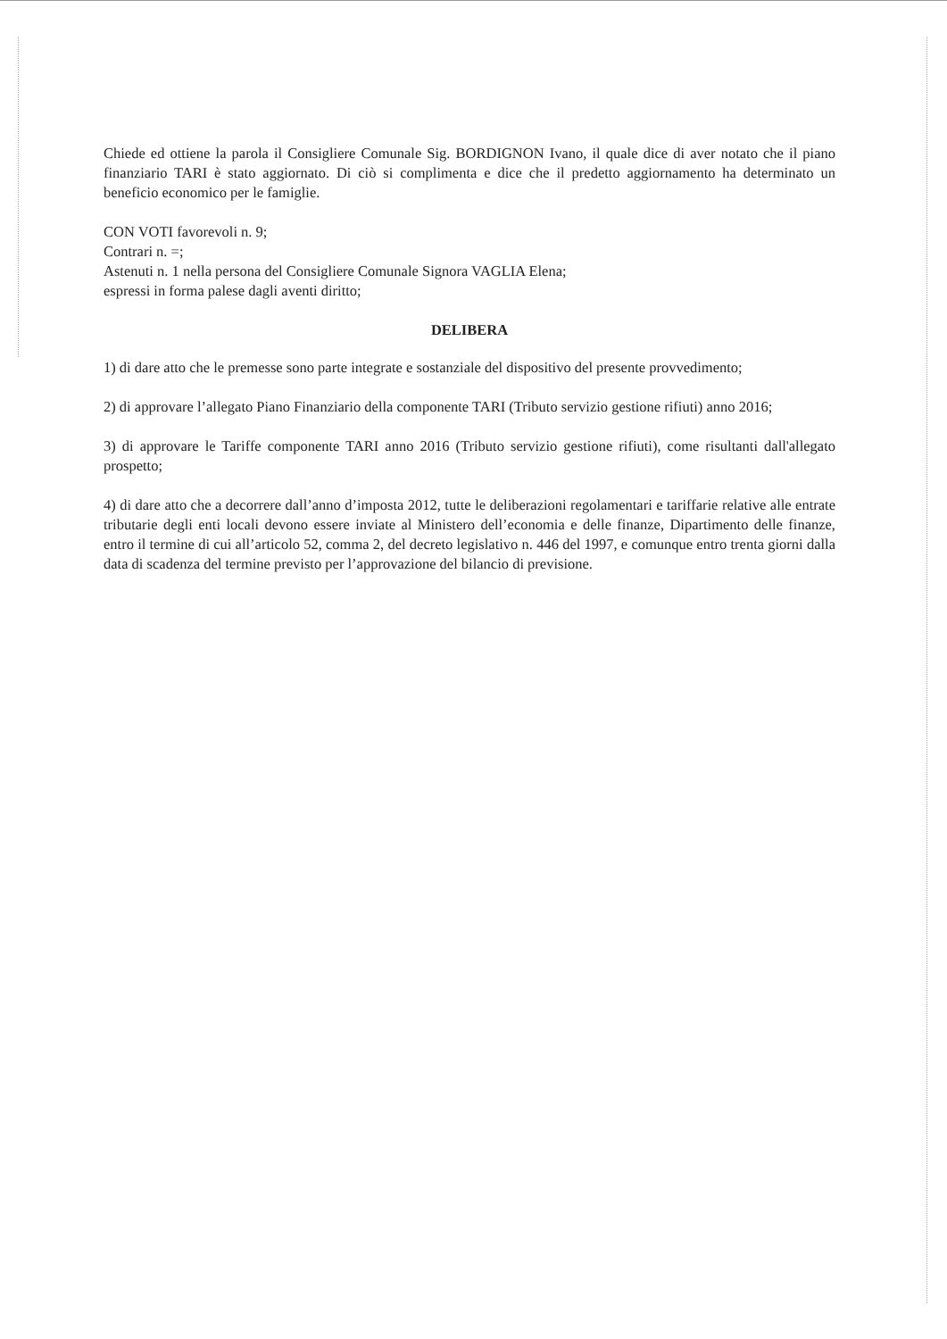Chiede ed ottiene la parola il Consigliere Comunale Sig. BORDIGNON Ivano, il quale dice di aver notato che il piano finanziario TARI è stato aggiornato. Di ciò si complimenta e dice che il predetto aggiornamento ha determinato un beneficio economico per le famiglie.
CON VOTI favorevoli n. 9;
Contrari n. =;
Astenuti n. 1 nella persona del Consigliere Comunale Signora VAGLIA Elena;
espressi in forma palese dagli aventi diritto;
DELIBERA
1) di dare atto che le premesse sono parte integrate e sostanziale del dispositivo del presente provvedimento;
2) di approvare l’allegato Piano Finanziario della componente TARI (Tributo servizio gestione rifiuti) anno 2016;
3) di approvare le Tariffe componente TARI anno 2016 (Tributo servizio gestione rifiuti), come risultanti dall'allegato prospetto;
4) di dare atto che a decorrere dall’anno d’imposta 2012, tutte le deliberazioni regolamentari e tariffarie relative alle entrate tributarie degli enti locali devono essere inviate al Ministero dell’economia e delle finanze, Dipartimento delle finanze, entro il termine di cui all’articolo 52, comma 2, del decreto legislativo n. 446 del 1997, e comunque entro trenta giorni dalla data di scadenza del termine previsto per l’approvazione del bilancio di previsione.